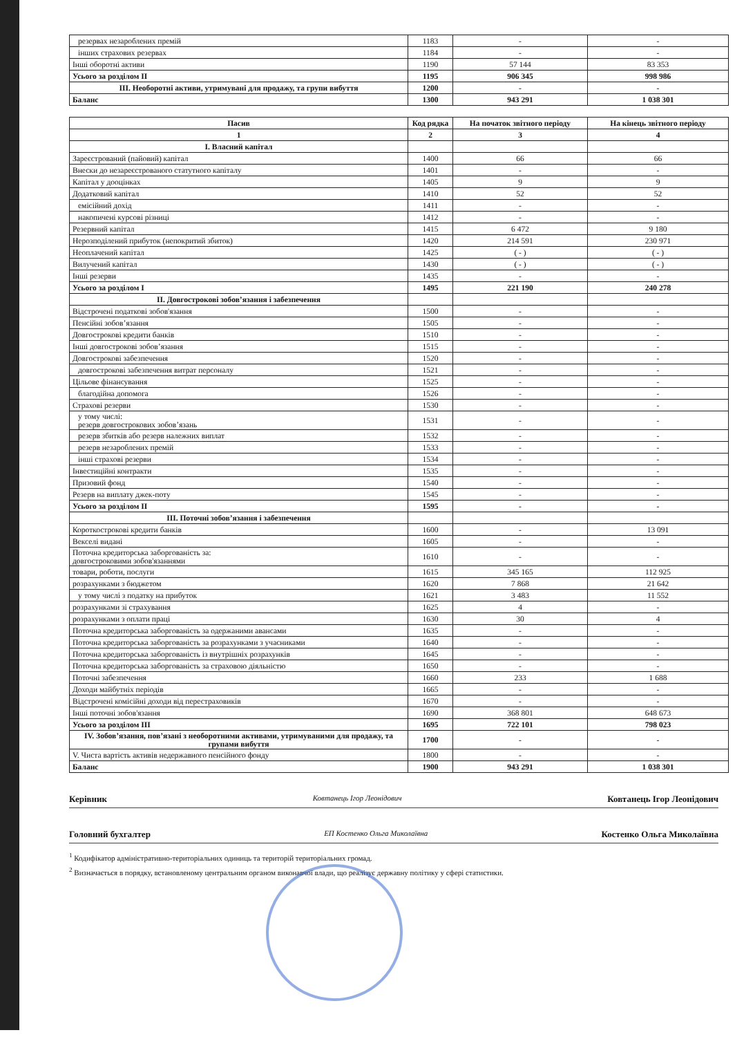| резервах незароблених премій | 1183 | - | - |
| інших страхових резервах | 1184 | - | - |
| Інші оборотні активи | 1190 | 57 144 | 83 353 |
| Усього за розділом II | 1195 | 906 345 | 998 986 |
| III. Необоротні активи, утримувані для продажу, та групи вибуття | 1200 | - | - |
| Баланс | 1300 | 943 291 | 1 038 301 |
| Пасив | Код рядка | На початок звітного періоду | На кінець звітного періоду |
| --- | --- | --- | --- |
| 1 | 2 | 3 | 4 |
| I. Власний капітал | | | |
| Зареєстрований (пайовий) капітал | 1400 | 66 | 66 |
| Внески до незареєстрованого статутного капіталу | 1401 | - | - |
| Капітал у дооцінках | 1405 | 9 | 9 |
| Додатковий капітал | 1410 | 52 | 52 |
| емісійний дохід | 1411 | - | - |
| накопичені курсові різниці | 1412 | - | - |
| Резервний капітал | 1415 | 6 472 | 9 180 |
| Нерозподілений прибуток (непокритий збиток) | 1420 | 214 591 | 230 971 |
| Неоплачений капітал | 1425 | ( - ) | ( - ) |
| Вилучений капітал | 1430 | ( - ) | ( - ) |
| Інші резерви | 1435 | - | - |
| Усього за розділом I | 1495 | 221 190 | 240 278 |
| II. Довгострокові зобов’язання і забезпечення | | | |
| Відстрочені податкові зобов'язання | 1500 | - | - |
| Пенсійні зобов’язання | 1505 | - | - |
| Довгострокові кредити банків | 1510 | - | - |
| Інші довгострокові зобов’язання | 1515 | - | - |
| Довгострокові забезпечення | 1520 | - | - |
| довгострокові забезпечення витрат персоналу | 1521 | - | - |
| Цільове фінансування | 1525 | - | - |
| благодійна допомога | 1526 | - | - |
| Страхові резерви | 1530 | - | - |
| у тому числі: резерв довгострокових зобов’язань | 1531 | - | - |
| резерв збитків або резерв належних виплат | 1532 | - | - |
| резерв незароблених премій | 1533 | - | - |
| інші страхові резерви | 1534 | - | - |
| Інвестиційні контракти | 1535 | - | - |
| Призовий фонд | 1540 | - | - |
| Резерв на виплату джек-поту | 1545 | - | - |
| Усього за розділом II | 1595 | - | - |
| III. Поточні зобов’язання і забезпечення | | | |
| Короткострокові кредити банків | 1600 | - | 13 091 |
| Векселі видані | 1605 | - | - |
| Поточна кредиторська заборгованість за: довгостроковими зобов'язаннями | 1610 | - | - |
| товари, роботи, послуги | 1615 | 345 165 | 112 925 |
| розрахунками з бюджетом | 1620 | 7 868 | 21 642 |
| у тому числі з податку на прибуток | 1621 | 3 483 | 11 552 |
| розрахунками зі страхування | 1625 | 4 | - |
| розрахунками з оплати праці | 1630 | 30 | 4 |
| Поточна кредиторська заборгованість за одержаними авансами | 1635 | - | - |
| Поточна кредиторська заборгованість за розрахунками з учасниками | 1640 | - | - |
| Поточна кредиторська заборгованість із внутрішніх розрахунків | 1645 | - | - |
| Поточна кредиторська заборгованість за страховою діяльністю | 1650 | - | - |
| Поточні забезпечення | 1660 | 233 | 1 688 |
| Доходи майбутніх періодів | 1665 | - | - |
| Відстрочені комісійні доходи від перестраховиків | 1670 | - | - |
| Інші поточні зобов'язання | 1690 | 368 801 | 648 673 |
| Усього за розділом III | 1695 | 722 101 | 798 023 |
| IV. Зобов’язання, пов’язані з необоротними активами, утримуваними для продажу, та групами вибуття | 1700 | - | - |
| V. Чиста вартість активів недержавного пенсійного фонду | 1800 | - | - |
| Баланс | 1900 | 943 291 | 1 038 301 |
Керівник Ковтанець Ігор Леонідович Ковтанець Ігор Леонідович
Головний бухгалтер ЕП Костенко Ольга Миколаївна Костенко Ольга Миколаївна
<sup>1</sup> Кодифікатор адміністративно-територіальних одиниць та територій територіальних громад.
<sup>2</sup> Визначається в порядку, встановленому центральним органом виконавчої влади, що реалізує державну політику у сфері статистики.